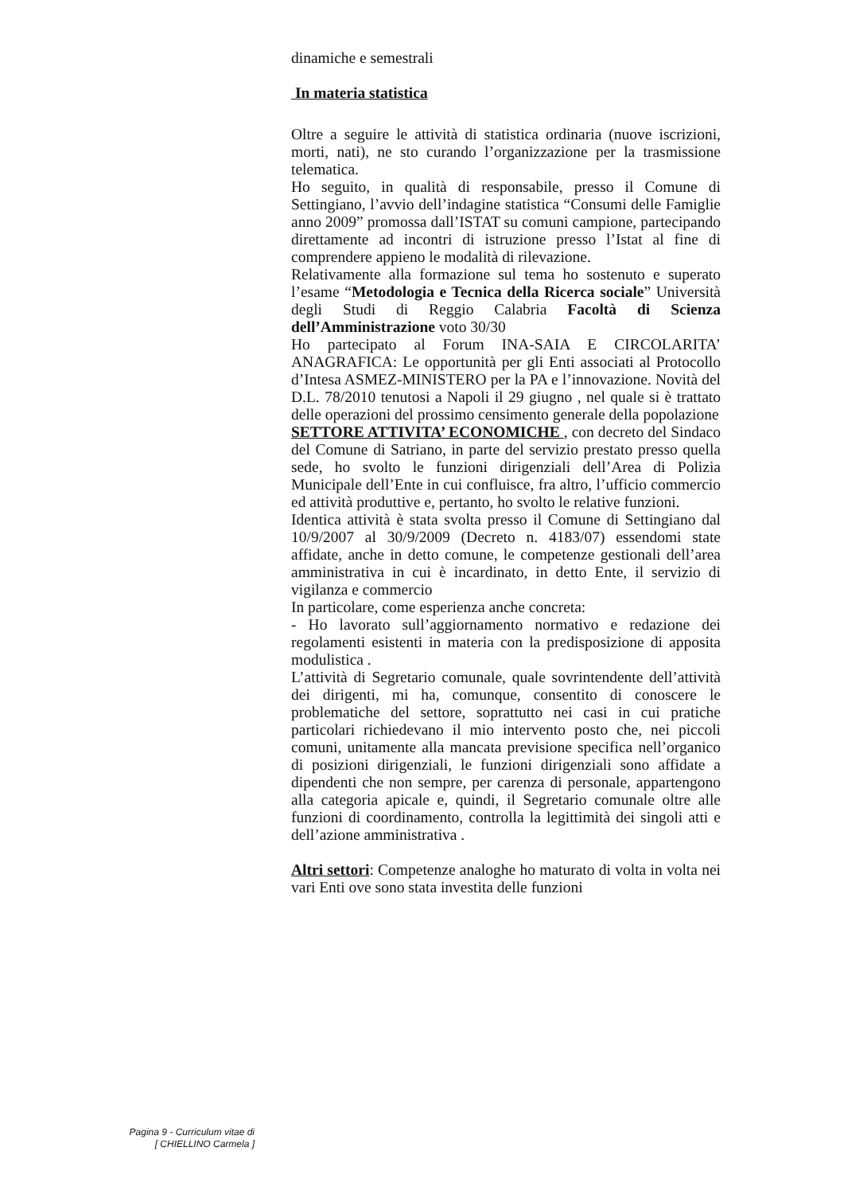dinamiche e semestrali
In materia statistica
Oltre a seguire le attività di statistica ordinaria (nuove iscrizioni, morti, nati), ne sto curando l’organizzazione per la trasmissione telematica.
Ho seguito, in qualità di responsabile, presso il Comune di Settingiano, l’avvio dell’indagine statistica “Consumi delle Famiglie anno 2009” promossa dall’ISTAT su comuni campione, partecipando direttamente ad incontri di istruzione presso l’Istat al fine di comprendere appieno le modalità di rilevazione.
Relativamente alla formazione sul tema ho sostenuto e superato l’esame “Metodologia e Tecnica della Ricerca sociale” Università degli Studi di Reggio Calabria Facoltà di Scienza dell’Amministrazione voto 30/30
Ho partecipato al Forum INA-SAIA E CIRCOLARITA’ ANAGRAFICA: Le opportunità per gli Enti associati al Protocollo d’Intesa ASMEZ-MINISTERO per la PA e l’innovazione. Novità del D.L. 78/2010 tenutosi a Napoli il 29 giugno , nel quale si è trattato delle operazioni del prossimo censimento generale della popolazione
SETTORE ATTIVITA’ ECONOMICHE , con decreto del Sindaco del Comune di Satriano, in parte del servizio prestato presso quella sede, ho svolto le funzioni dirigenziali dell’Area di Polizia Municipale dell’Ente in cui confluisce, fra altro, l’ufficio commercio ed attività produttive e, pertanto, ho svolto le relative funzioni.
Identica attività è stata svolta presso il Comune di Settingiano dal 10/9/2007 al 30/9/2009 (Decreto n. 4183/07) essendomi state affidate, anche in detto comune, le competenze gestionali dell’area amministrativa in cui è incardinato, in detto Ente, il servizio di vigilanza e commercio
In particolare, come esperienza anche concreta:
- Ho lavorato sull’aggiornamento normativo e redazione dei regolamenti esistenti in materia con la predisposizione di apposita modulistica .
L’attività di Segretario comunale, quale sovrintendente dell’attività dei dirigenti, mi ha, comunque, consentito di conoscere le problematiche del settore, soprattutto nei casi in cui pratiche particolari richiedevano il mio intervento posto che, nei piccoli comuni, unitamente alla mancata previsione specifica nell’organico di posizioni dirigenziali, le funzioni dirigenziali sono affidate a dipendenti che non sempre, per carenza di personale, appartengono alla categoria apicale e, quindi, il Segretario comunale oltre alle funzioni di coordinamento, controlla la legittimità dei singoli atti e dell’azione amministrativa .
Altri settori: Competenze analoghe ho maturato di volta in volta nei vari Enti ove sono stata investita delle funzioni
Pagina 9 - Curriculum vitae di
[ CHIELLINO Carmela ]